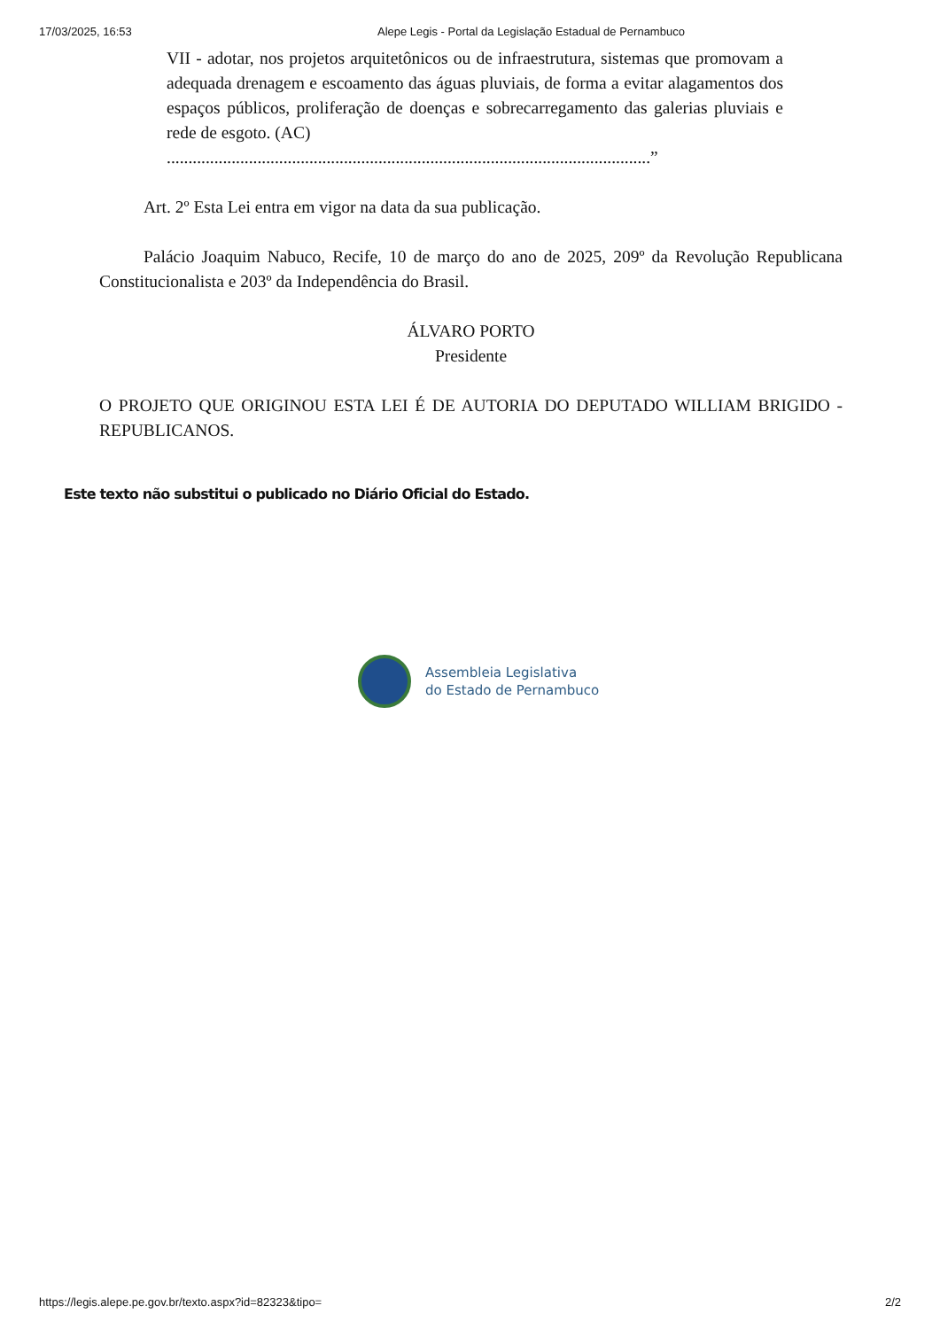17/03/2025, 16:53 Alepe Legis - Portal da Legislação Estadual de Pernambuco
VII - adotar, nos projetos arquitetônicos ou de infraestrutura, sistemas que promovam a adequada drenagem e escoamento das águas pluviais, de forma a evitar alagamentos dos espaços públicos, proliferação de doenças e sobrecarregamento das galerias pluviais e rede de esgoto. (AC)
................................................................................................................”
Art. 2º Esta Lei entra em vigor na data da sua publicação.
Palácio Joaquim Nabuco, Recife, 10 de março do ano de 2025, 209º da Revolução Republicana Constitucionalista e 203º da Independência do Brasil.
ÁLVARO PORTO
Presidente
O PROJETO QUE ORIGINOU ESTA LEI É DE AUTORIA DO DEPUTADO WILLIAM BRIGIDO - REPUBLICANOS.
Este texto não substitui o publicado no Diário Oficial do Estado.
Assembleia Legislativa
do Estado de Pernambuco
https://legis.alepe.pe.gov.br/texto.aspx?id=82323&tipo= 2/2